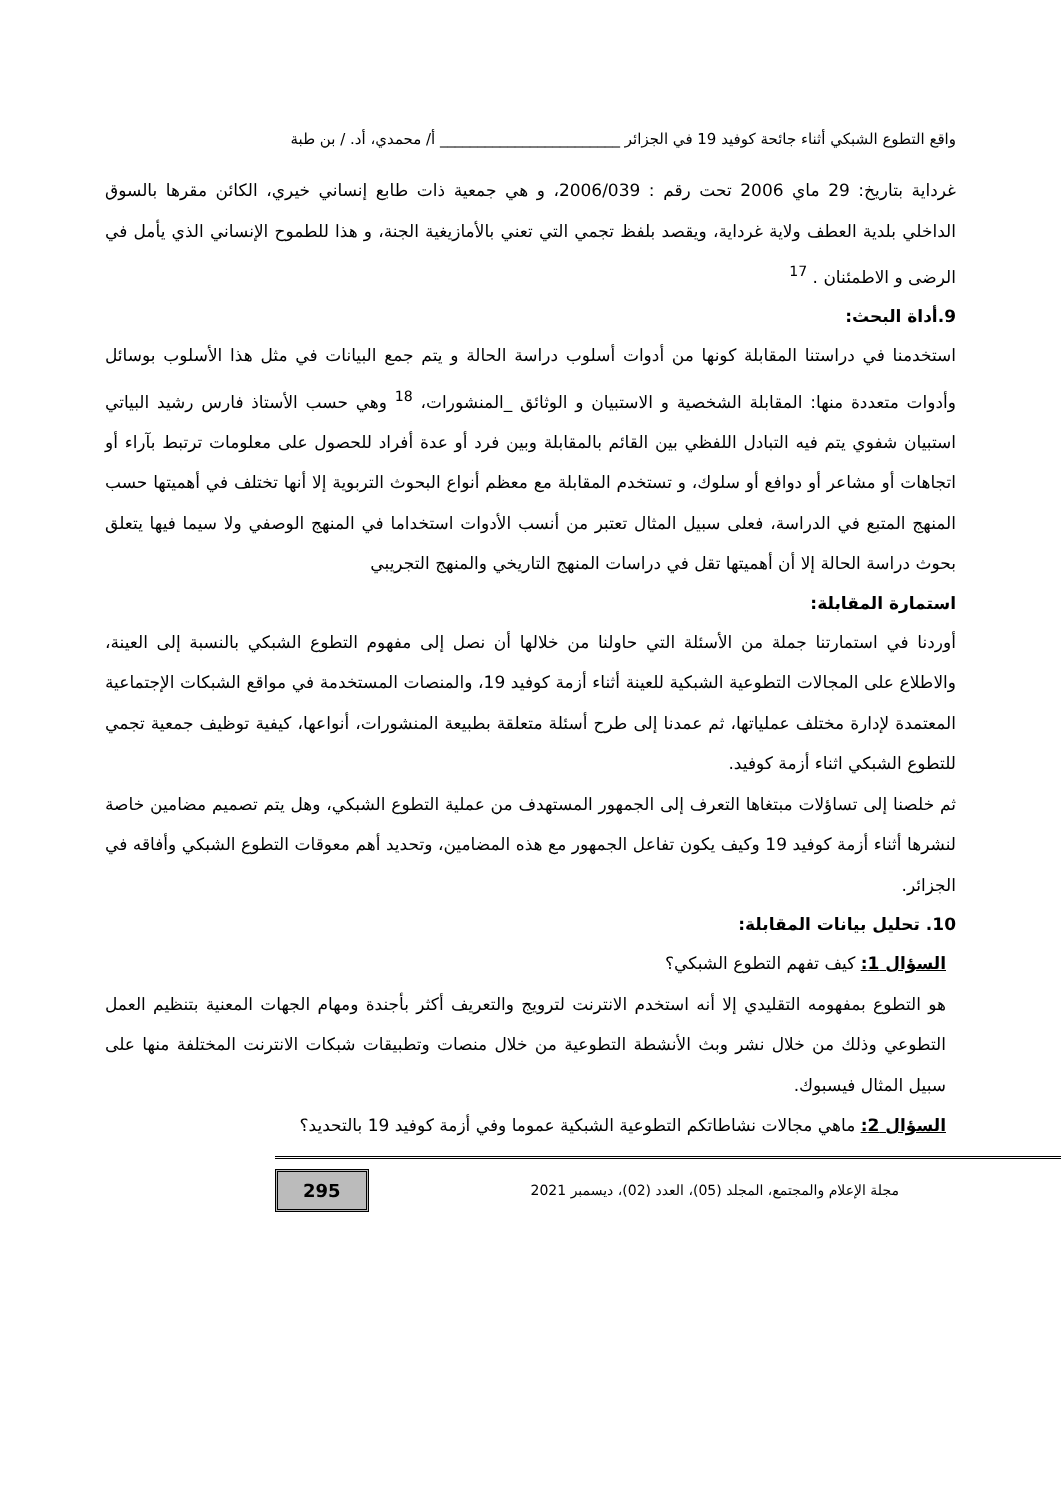واقع التطوع الشبكي أثناء جائحة كوفيد 19 في الجزائر ________________________ أ/ محمدي، أد. / بن طبة
غرداية بتاريخ: 29 ماي 2006 تحت رقم : 2006/039، و هي جمعية ذات طابع إنساني خيري، الكائن مقرها بالسوق الداخلي بلدية العطف ولاية غرداية، ويقصد بلفظ تجمي التي تعني بالأمازيغية الجنة، و هذا للطموح الإنساني الذي يأمل في الرضى و الاطمئنان . <sup>17</sup>
9.أداة البحث:
استخدمنا في دراستنا المقابلة كونها من أدوات أسلوب دراسة الحالة و يتم جمع البيانات في مثل هذا الأسلوب بوسائل وأدوات متعددة منها: المقابلة الشخصية و الاستبيان و الوثائق _المنشورات، <sup>18</sup> وهي حسب الأستاذ فارس رشيد البياتي استبيان شفوي يتم فيه التبادل اللفظي بين القائم بالمقابلة وبين فرد أو عدة أفراد للحصول على معلومات ترتبط بآراء أو اتجاهات أو مشاعر أو دوافع أو سلوك، و تستخدم المقابلة مع معظم أنواع البحوث التربوية إلا أنها تختلف في أهميتها حسب المنهج المتبع في الدراسة، فعلى سبيل المثال تعتبر من أنسب الأدوات استخداما في المنهج الوصفي ولا سيما فيها يتعلق بحوث دراسة الحالة إلا أن أهميتها تقل في دراسات المنهج التاريخي والمنهج التجريبي
استمارة المقابلة:
أوردنا في استمارتنا جملة من الأسئلة التي حاولنا من خلالها أن نصل إلى مفهوم التطوع الشبكي بالنسبة إلى العينة، والاطلاع على المجالات التطوعية الشبكية للعينة أثناء أزمة كوفيد 19، والمنصات المستخدمة في مواقع الشبكات الإجتماعية المعتمدة لإدارة مختلف عملياتها، ثم عمدنا إلى طرح أسئلة متعلقة بطبيعة المنشورات، أنواعها، كيفية توظيف جمعية تجمي للتطوع الشبكي اثناء أزمة كوفيد.
ثم خلصنا إلى تساؤلات مبتغاها التعرف إلى الجمهور المستهدف من عملية التطوع الشبكي، وهل يتم تصميم مضامين خاصة لنشرها أثناء أزمة كوفيد 19 وكيف يكون تفاعل الجمهور مع هذه المضامين، وتحديد أهم معوقات التطوع الشبكي وأفاقه في الجزائر.
10. تحليل بيانات المقابلة:
السؤال 1: كيف تفهم التطوع الشبكي؟
هو التطوع بمفهومه التقليدي إلا أنه استخدم الانترنت لترويج والتعريف أكثر بأجندة ومهام الجهات المعنية بتنظيم العمل التطوعي وذلك من خلال نشر وبث الأنشطة التطوعية من خلال منصات وتطبيقات شبكات الانترنت المختلفة منها على سبيل المثال فيسبوك.
السؤال 2: ماهي مجالات نشاطاتكم التطوعية الشبكية عموما وفي أزمة كوفيد 19 بالتحديد؟
مجلة الإعلام والمجتمع، المجلد (05)، العدد (02)، ديسمبر 2021
295